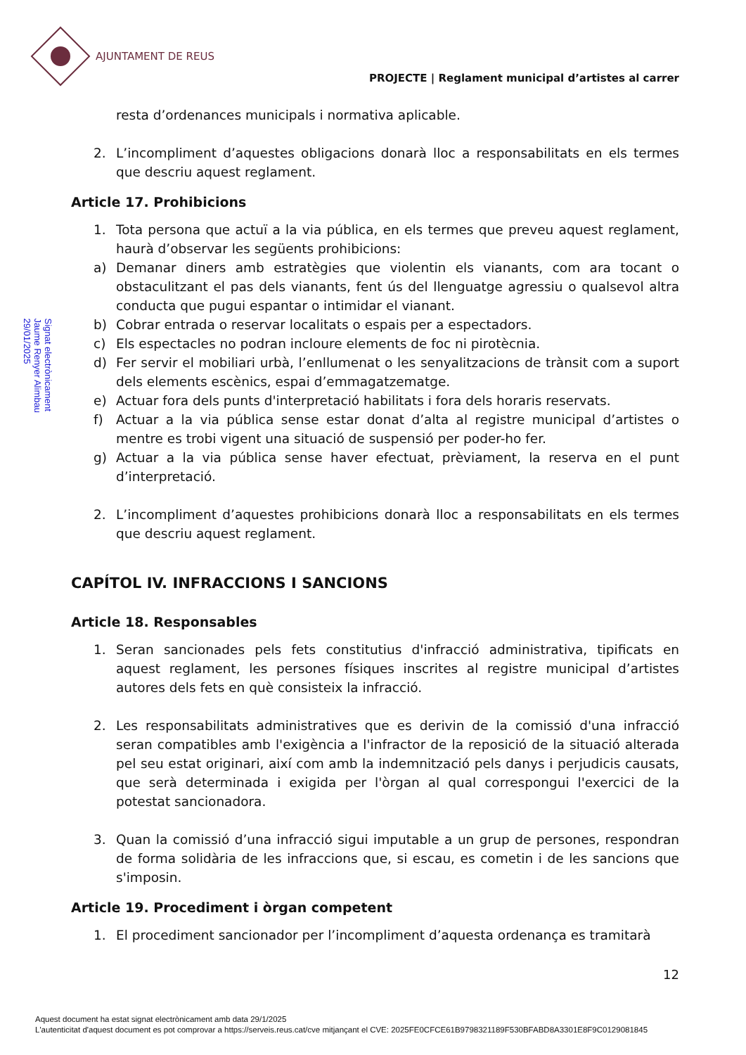AJUNTAMENT DE REUS
PROJECTE | Reglament municipal d’artistes al carrer
Signat electrònicament
Jaume Renyer Alimbau
29/01/2025
resta d’ordenances municipals i normativa aplicable.
2. L’incompliment d’aquestes obligacions donarà lloc a responsabilitats en els termes que descriu aquest reglament.
Article 17. Prohibicions
1. Tota persona que actuï a la via pública, en els termes que preveu aquest reglament, haurà d’observar les següents prohibicions:
a) Demanar diners amb estratègies que violentin els vianants, com ara tocant o obstaculitzant el pas dels vianants, fent ús del llenguatge agressiu o qualsevol altra conducta que pugui espantar o intimidar el vianant.
b) Cobrar entrada o reservar localitats o espais per a espectadors.
c) Els espectacles no podran incloure elements de foc ni pirotècnia.
d) Fer servir el mobiliari urbà, l’enllumenat o les senyalitzacions de trànsit com a suport dels elements escènics, espai d’emmagatzematge.
e) Actuar fora dels punts d'interpretació habilitats i fora dels horaris reservats.
f) Actuar a la via pública sense estar donat d’alta al registre municipal d’artistes o mentre es trobi vigent una situació de suspensió per poder-ho fer.
g) Actuar a la via pública sense haver efectuat, prèviament, la reserva en el punt d’interpretació.
2. L’incompliment d’aquestes prohibicions donarà lloc a responsabilitats en els termes que descriu aquest reglament.
CAPÍTOL IV. INFRACCIONS I SANCIONS
Article 18. Responsables
1. Seran sancionades pels fets constitutius d'infracció administrativa, tipificats en aquest reglament, les persones físiques inscrites al registre municipal d’artistes autores dels fets en què consisteix la infracció.
2. Les responsabilitats administratives que es derivin de la comissió d'una infracció seran compatibles amb l'exigència a l'infractor de la reposició de la situació alterada pel seu estat originari, així com amb la indemnització pels danys i perjudicis causats, que serà determinada i exigida per l'òrgan al qual correspongui l'exercici de la potestat sancionadora.
3. Quan la comissió d’una infracció sigui imputable a un grup de persones, respondran de forma solidària de les infraccions que, si escau, es cometin i de les sancions que s'imposin.
Article 19. Procediment i òrgan competent
1. El procediment sancionador per l’incompliment d’aquesta ordenança es tramitarà
12
Aquest document ha estat signat electrònicament amb data 29/1/2025
L'autenticitat d'aquest document es pot comprovar a https://serveis.reus.cat/cve mitjançant el CVE: 2025FE0CFCE61B9798321189F530BFABD8A3301E8F9C0129081845